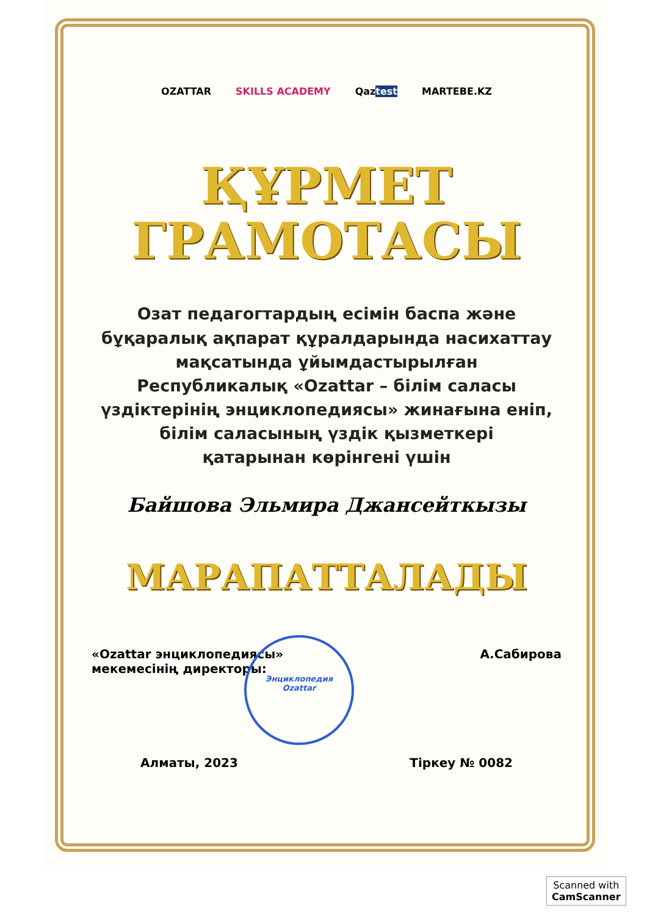OZATTAR SKILLS ACADEMY Qaztest MARTEBE.KZ
ҚҰРМЕТ
ГРАМОТАСЫ
Озат педагогтардың есімін баспа және
бұқаралық ақпарат құралдарында насихаттау
мақсатында ұйымдастырылған
Республикалық «Ozattar – білім саласы
үздіктерінің энциклопедиясы» жинағына еніп,
білім саласының үздік қызметкері
қатарынан көрінгені үшін
Байшова Эльмира Джансейткызы
МАРАПАТТАЛАДЫ
«Ozattar энциклопедиясы»
мекемесінің директоры: А.Сабирова
Алматы, 2023 Тіркеу № 0082
Энциклопедия
Ozattar
Scanned with
CamScanner